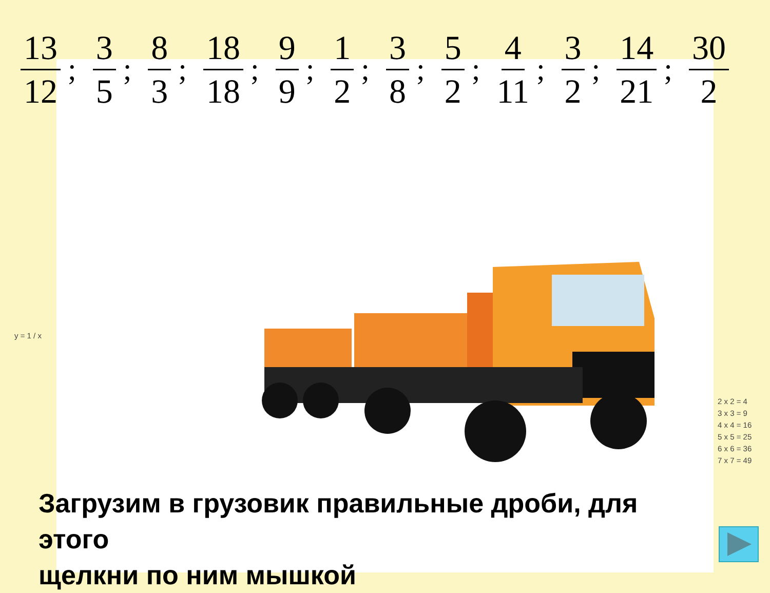13 12; 3 5; 8 3; 18 18; 9 9; 1 2; 3 8; 5 2; 4 11; 3 2; 14 21; 30 2
y = 1 / x
2 x 2 = 4
3 x 3 = 9
4 x 4 = 16
5 x 5 = 25
6 x 6 = 36
7 x 7 = 49
Загрузим в грузовик правильные дроби, для
этого
щелкни по ним мышкой